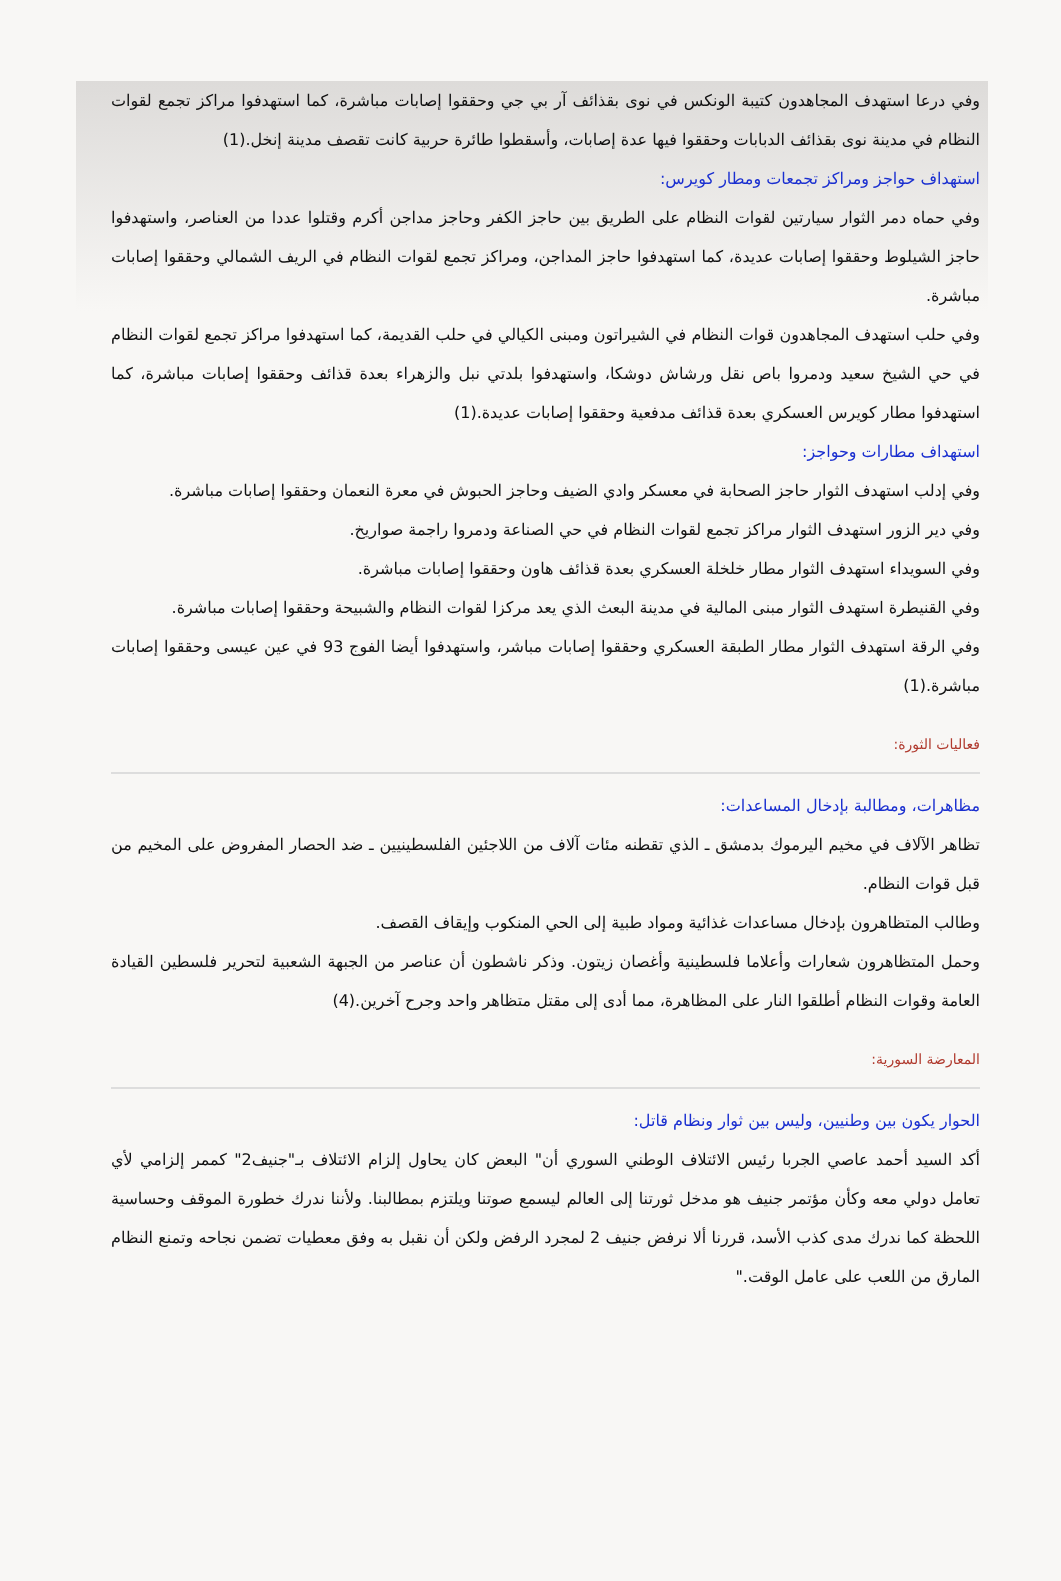وفي درعا استهدف المجاهدون كتيبة الونكس في نوى بقذائف آر بي جي وحققوا إصابات مباشرة، كما استهدفوا مراكز تجمع لقوات النظام في مدينة نوى بقذائف الدبابات وحققوا فيها عدة إصابات، وأسقطوا طائرة حربية كانت تقصف مدينة إنخل.(1)
استهداف حواجز ومراكز تجمعات ومطار كويرس:
وفي حماه دمر الثوار سيارتين لقوات النظام على الطريق بين حاجز الكفر وحاجز مداجن أكرم وقتلوا عددا من العناصر، واستهدفوا حاجز الشيلوط وحققوا إصابات عديدة، كما استهدفوا حاجز المداجن، ومراكز تجمع لقوات النظام في الريف الشمالي وحققوا إصابات مباشرة.
وفي حلب استهدف المجاهدون قوات النظام في الشيراتون ومبنى الكيالي في حلب القديمة، كما استهدفوا مراكز تجمع لقوات النظام في حي الشيخ سعيد ودمروا باص نقل ورشاش دوشكا، واستهدفوا بلدتي نبل والزهراء بعدة قذائف وحققوا إصابات مباشرة، كما استهدفوا مطار كويرس العسكري بعدة قذائف مدفعية وحققوا إصابات عديدة.(1)
استهداف مطارات وحواجز:
وفي إدلب استهدف الثوار حاجز الصحابة في معسكر وادي الضيف وحاجز الحبوش في معرة النعمان وحققوا إصابات مباشرة.
وفي دير الزور استهدف الثوار مراكز تجمع لقوات النظام في حي الصناعة ودمروا راجمة صواريخ.
وفي السويداء استهدف الثوار مطار خلخلة العسكري بعدة قذائف هاون وحققوا إصابات مباشرة.
وفي القنيطرة استهدف الثوار مبنى المالية في مدينة البعث الذي يعد مركزا لقوات النظام والشبيحة وحققوا إصابات مباشرة.
وفي الرقة استهدف الثوار مطار الطبقة العسكري وحققوا إصابات مباشر، واستهدفوا أيضا الفوج 93 في عين عيسى وحققوا إصابات مباشرة.(1)
فعاليات الثورة:
مظاهرات، ومطالبة بإدخال المساعدات:
تظاهر الآلاف في مخيم اليرموك بدمشق ـ الذي تقطنه مئات آلاف من اللاجئين الفلسطينيين ـ ضد الحصار المفروض على المخيم من قبل قوات النظام.
وطالب المتظاهرون بإدخال مساعدات غذائية ومواد طبية إلى الحي المنكوب وإيقاف القصف.
وحمل المتظاهرون شعارات وأعلاما فلسطينية وأغصان زيتون. وذكر ناشطون أن عناصر من الجبهة الشعبية لتحرير فلسطين القيادة العامة وقوات النظام أطلقوا النار على المظاهرة، مما أدى إلى مقتل متظاهر واحد وجرح آخرين.(4)
المعارضة السورية:
الحوار يكون بين وطنيين، وليس بين ثوار ونظام قاتل:
أكد السيد أحمد عاصي الجربا رئيس الائتلاف الوطني السوري أن" البعض كان يحاول إلزام الائتلاف بـ"جنيف2" كممر إلزامي لأي تعامل دولي معه وكأن مؤتمر جنيف هو مدخل ثورتنا إلى العالم ليسمع صوتنا ويلتزم بمطالبنا. ولأننا ندرك خطورة الموقف وحساسية اللحظة كما ندرك مدى كذب الأسد، قررنا ألا نرفض جنيف 2 لمجرد الرفض ولكن أن نقبل به وفق معطيات تضمن نجاحه وتمنع النظام المارق من اللعب على عامل الوقت."